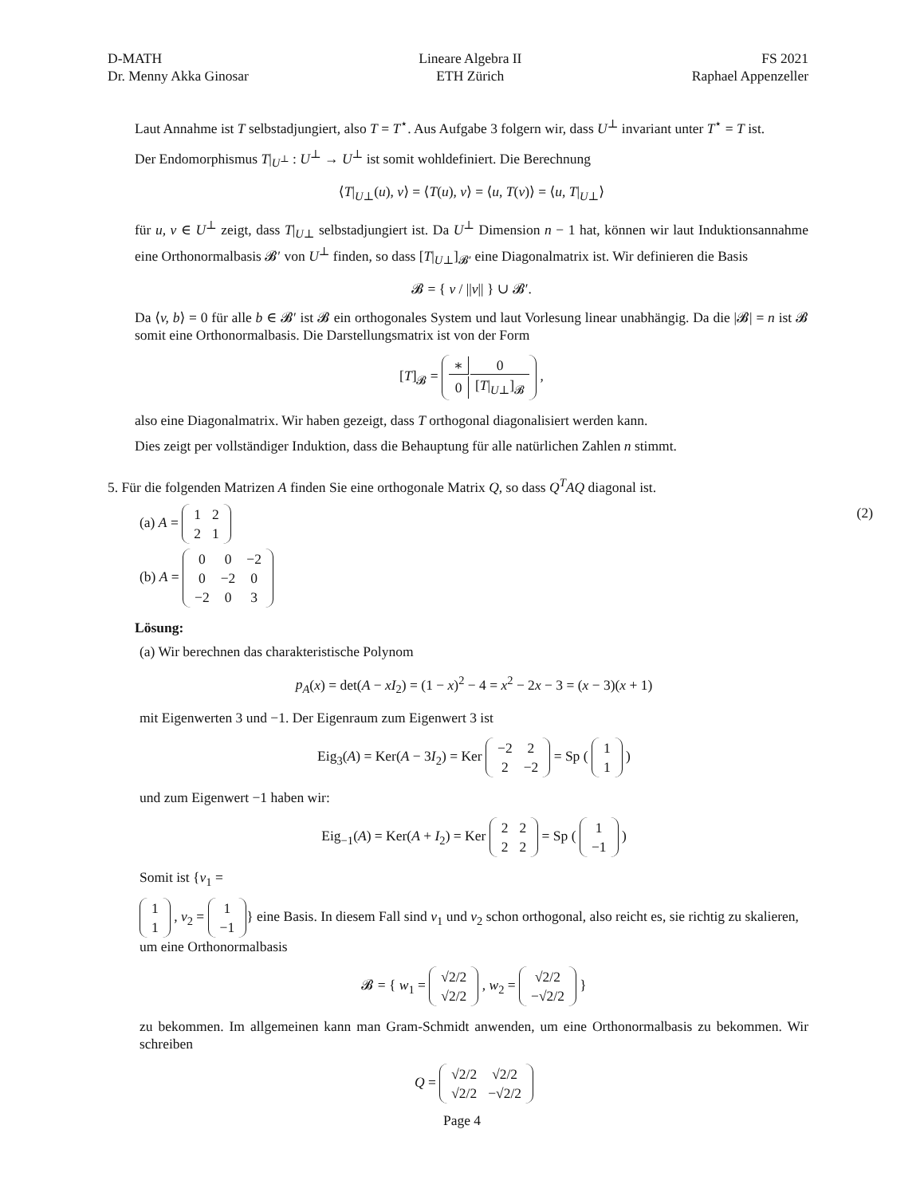D-MATH
Dr. Menny Akka Ginosar
Lineare Algebra II
ETH Zürich
FS 2021
Raphael Appenzeller
Laut Annahme ist T selbstadjungiert, also T = T<sup>⋆</sup>. Aus Aufgabe 3 folgern wir, dass U<sup>⊥</sup> invariant unter T<sup>⋆</sup> = T ist.
Der Endomorphismus T|<sub>U<sup>⊥</sup></sub> : U<sup>⊥</sup> → U<sup>⊥</sup> ist somit wohldefiniert. Die Berechnung
⟨T|<sub>U⊥</sub>(u), v⟩ = ⟨T(u), v⟩ = ⟨u, T(v)⟩ = ⟨u, T|<sub>U⊥</sub>⟩
für u, v ∈ U<sup>⊥</sup> zeigt, dass T|<sub>U⊥</sub> selbstadjungiert ist. Da U<sup>⊥</sup> Dimension n − 1 hat, können wir laut Induktionsannahme eine Orthonormalbasis 𝓑′ von U<sup>⊥</sup> finden, so dass [T|<sub>U⊥</sub>]<sub>𝓑′</sub> eine Diagonalmatrix ist. Wir definieren die Basis
𝓑 = { v / ||v|| } ∪ 𝓑′.
Da ⟨v, b⟩ = 0 für alle b ∈ 𝓑′ ist 𝓑 ein orthogonales System und laut Vorlesung linear unabhängig. Da die |𝓑| = n ist 𝓑 somit eine Orthonormalbasis. Die Darstellungsmatrix ist von der Form
[T]<sub>𝓑</sub> =
| ∗ | 0 |
| 0 | [ T /<sub>U⊥</sub>]<sub>𝓑</sub> |
,
also eine Diagonalmatrix. Wir haben gezeigt, dass T orthogonal diagonalisiert werden kann.
Dies zeigt per vollständiger Induktion, dass die Behauptung für alle natürlichen Zahlen n stimmt.
5. Für die folgenden Matrizen A finden Sie eine orthogonale Matrix Q, so dass Q<sup>T</sup>AQ diagonal ist.
(a) A =
| 1 | 2 |
| 2 | 1 |
(2)
(b) A =
| 0 | 0 | −2 |
| 0 | −2 | 0 |
| −2 | 0 | 3 |
Lösung:
(a) Wir berechnen das charakteristische Polynom
p<sub>A</sub>(x) = det(A − xI<sub>2</sub>) = (1 − x)<sup>2</sup> − 4 = x<sup>2</sup> − 2x − 3 = (x − 3)(x + 1)
mit Eigenwerten 3 und −1. Der Eigenraum zum Eigenwert 3 ist
Eig<sub>3</sub>(A) = Ker(A − 3I<sub>2</sub>) = Ker
| −2 | 2 |
| 2 | −2 |
= Sp (
| 1 |
| 1 |
)
und zum Eigenwert −1 haben wir:
Eig<sub>−1</sub>(A) = Ker(A + I<sub>2</sub>) = Ker
| 2 | 2 |
| 2 | 2 |
= Sp (
| 1 |
| −1 |
)
Somit ist {v<sub>1</sub> =
| 1 |
| 1 |
, v<sub>2</sub> =
| 1 |
| −1 |
} eine Basis. In diesem Fall sind v<sub>1</sub> und v<sub>2</sub> schon orthogonal, also reicht es, sie richtig zu skalieren, um eine Orthonormalbasis
𝓑 = { w<sub>1</sub> =
| √2/2 |
| √2/2 |
, w<sub>2</sub> =
| √2/2 |
| −√2/2 |
}
zu bekommen. Im allgemeinen kann man Gram-Schmidt anwenden, um eine Orthonormalbasis zu bekommen. Wir schreiben
Q =
| √2/2 | √2/2 |
| √2/2 | −√2/2 |
Page 4